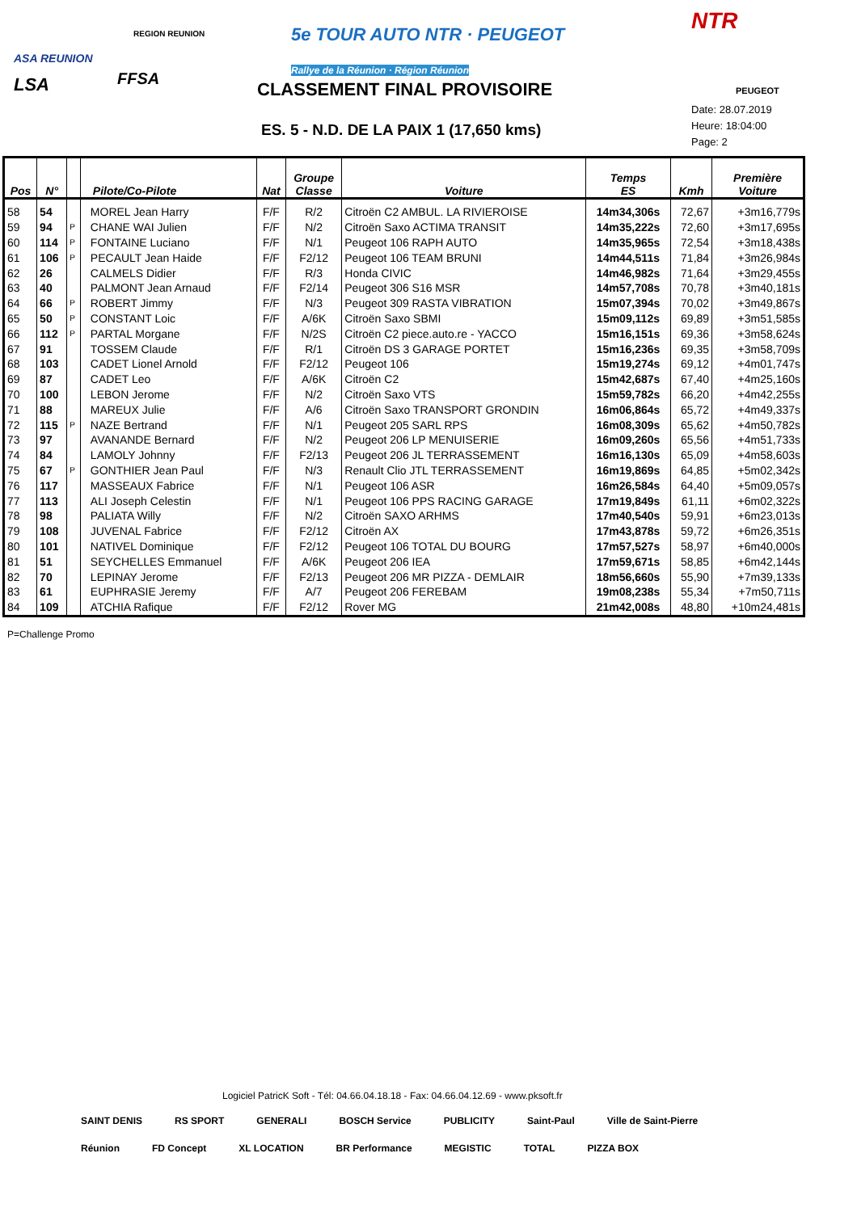ASA REUNION
LSA
REGION REUNION
FFSA
5e TOUR AUTO NTR · PEUGEOT
Rallye de la Réunion · Région Réunion
NTR
PEUGEOT
CLASSEMENT FINAL PROVISOIRE
ES. 5 - N.D. DE LA PAIX 1 (17,650 kms)
Date: 28.07.2019
Heure: 18:04:00
Page: 2
| Pos | N° | | Pilote/Co-Pilote | Nat | Groupe Classe | Voiture | Temps ES | Kmh | Première Voiture |
| --- | --- | --- | --- | --- | --- | --- | --- | --- | --- |
| 58 | 54 | | MOREL Jean Harry | F/F | R/2 | Citroën C2 AMBUL. LA RIVIEROISE | 14m34,306s | 72,67 | +3m16,779s |
| 59 | 94 | P | CHANE WAI Julien | F/F | N/2 | Citroën Saxo ACTIMA TRANSIT | 14m35,222s | 72,60 | +3m17,695s |
| 60 | 114 | P | FONTAINE Luciano | F/F | N/1 | Peugeot 106 RAPH AUTO | 14m35,965s | 72,54 | +3m18,438s |
| 61 | 106 | P | PECAULT Jean Haide | F/F | F2/12 | Peugeot 106 TEAM BRUNI | 14m44,511s | 71,84 | +3m26,984s |
| 62 | 26 | | CALMELS Didier | F/F | R/3 | Honda CIVIC | 14m46,982s | 71,64 | +3m29,455s |
| 63 | 40 | | PALMONT Jean Arnaud | F/F | F2/14 | Peugeot 306 S16 MSR | 14m57,708s | 70,78 | +3m40,181s |
| 64 | 66 | P | ROBERT Jimmy | F/F | N/3 | Peugeot 309 RASTA VIBRATION | 15m07,394s | 70,02 | +3m49,867s |
| 65 | 50 | P | CONSTANT Loic | F/F | A/6K | Citroën Saxo SBMI | 15m09,112s | 69,89 | +3m51,585s |
| 66 | 112 | P | PARTAL Morgane | F/F | N/2S | Citroën C2 piece.auto.re - YACCO | 15m16,151s | 69,36 | +3m58,624s |
| 67 | 91 | | TOSSEM Claude | F/F | R/1 | Citroën DS 3 GARAGE PORTET | 15m16,236s | 69,35 | +3m58,709s |
| 68 | 103 | | CADET Lionel Arnold | F/F | F2/12 | Peugeot 106 | 15m19,274s | 69,12 | +4m01,747s |
| 69 | 87 | | CADET Leo | F/F | A/6K | Citroën C2 | 15m42,687s | 67,40 | +4m25,160s |
| 70 | 100 | | LEBON Jerome | F/F | N/2 | Citroën Saxo VTS | 15m59,782s | 66,20 | +4m42,255s |
| 71 | 88 | | MAREUX Julie | F/F | A/6 | Citroën Saxo TRANSPORT GRONDIN | 16m06,864s | 65,72 | +4m49,337s |
| 72 | 115 | P | NAZE Bertrand | F/F | N/1 | Peugeot 205 SARL RPS | 16m08,309s | 65,62 | +4m50,782s |
| 73 | 97 | | AVANANDE Bernard | F/F | N/2 | Peugeot 206 LP MENUISERIE | 16m09,260s | 65,56 | +4m51,733s |
| 74 | 84 | | LAMOLY Johnny | F/F | F2/13 | Peugeot 206 JL TERRASSEMENT | 16m16,130s | 65,09 | +4m58,603s |
| 75 | 67 | P | GONTHIER Jean Paul | F/F | N/3 | Renault Clio JTL TERRASSEMENT | 16m19,869s | 64,85 | +5m02,342s |
| 76 | 117 | | MASSEAUX Fabrice | F/F | N/1 | Peugeot 106 ASR | 16m26,584s | 64,40 | +5m09,057s |
| 77 | 113 | | ALI Joseph Celestin | F/F | N/1 | Peugeot 106 PPS RACING GARAGE | 17m19,849s | 61,11 | +6m02,322s |
| 78 | 98 | | PALIATA Willy | F/F | N/2 | Citroën SAXO ARHMS | 17m40,540s | 59,91 | +6m23,013s |
| 79 | 108 | | JUVENAL Fabrice | F/F | F2/12 | Citroën AX | 17m43,878s | 59,72 | +6m26,351s |
| 80 | 101 | | NATIVEL Dominique | F/F | F2/12 | Peugeot 106 TOTAL DU BOURG | 17m57,527s | 58,97 | +6m40,000s |
| 81 | 51 | | SEYCHELLES Emmanuel | F/F | A/6K | Peugeot 206 IEA | 17m59,671s | 58,85 | +6m42,144s |
| 82 | 70 | | LEPINAY Jerome | F/F | F2/13 | Peugeot 206 MR PIZZA - DEMLAIR | 18m56,660s | 55,90 | +7m39,133s |
| 83 | 61 | | EUPHRASIE Jeremy | F/F | A/7 | Peugeot 206 FEREBAM | 19m08,238s | 55,34 | +7m50,711s |
| 84 | 109 | | ATCHIA Rafique | F/F | F2/12 | Rover MG | 21m42,008s | 48,80 | +10m24,481s |
P=Challenge Promo
Logiciel PatricK Soft - Tél: 04.66.04.18.18 - Fax: 04.66.04.12.69 - www.pksoft.fr
SAINT DENIS RS SPORT GENERALI BOSCH Service PUBLICITY Saint-Paul Ville de Saint-Pierre Réunion FD Concept XL LOCATION BR Performance MEGISTIC TOTAL PIZZA BOX